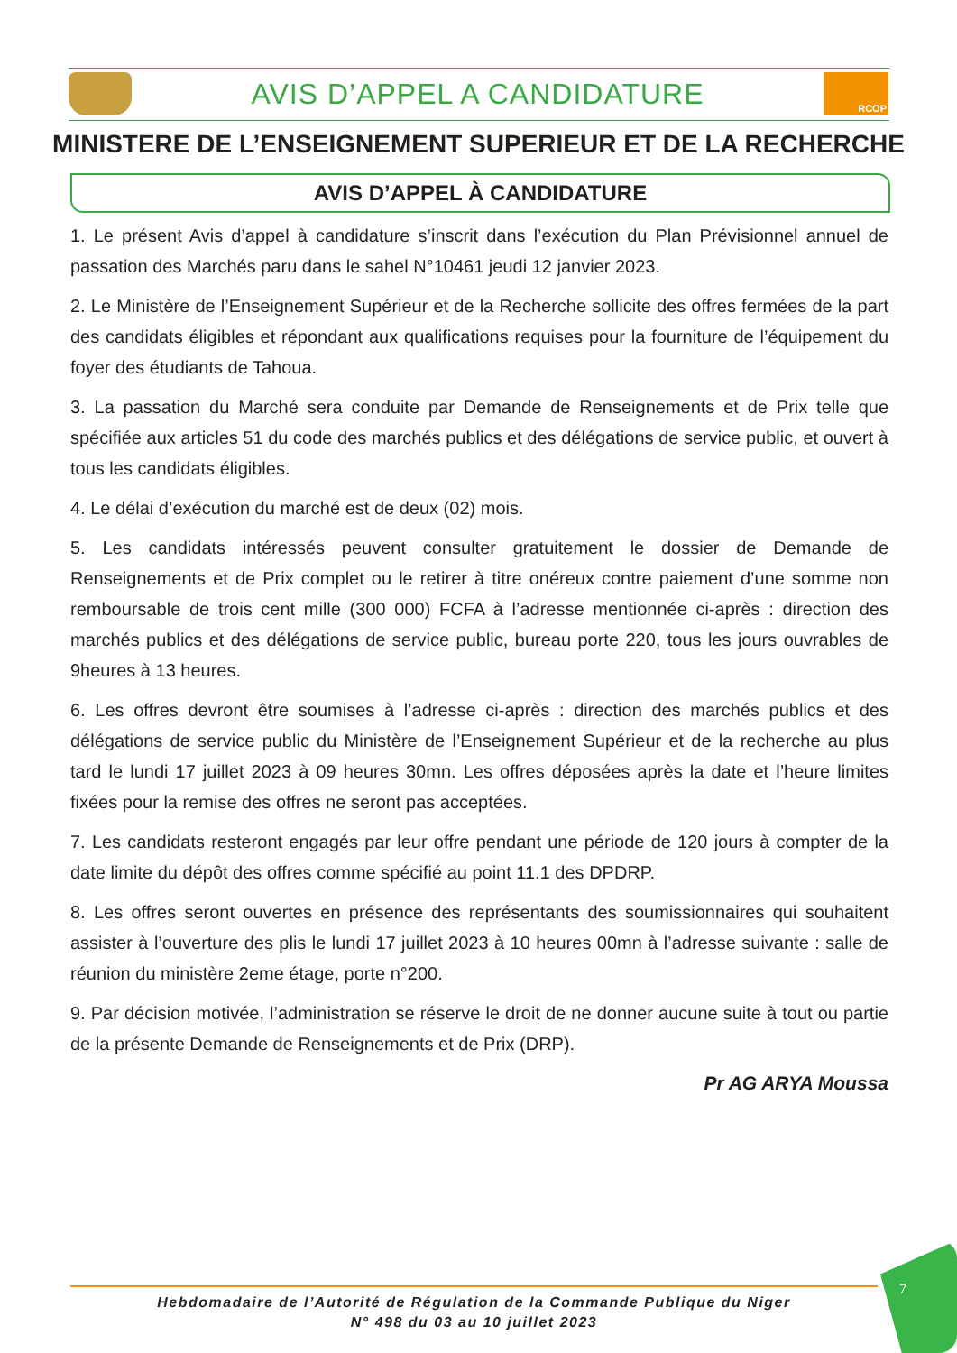AVIS D’APPEL A CANDIDATURE
RCOP
MINISTERE DE L’ENSEIGNEMENT SUPERIEUR ET DE LA RECHERCHE
AVIS D’APPEL À CANDIDATURE
1. Le présent Avis d’appel à candidature s’inscrit dans l’exécution du Plan Prévisionnel annuel de passation des Marchés paru dans le sahel N°10461 jeudi 12 janvier 2023.
2. Le Ministère de l’Enseignement Supérieur et de la Recherche sollicite des offres fermées de la part des candidats éligibles et répondant aux qualifications requises pour la fourniture de l’équipement du foyer des étudiants de Tahoua.
3. La passation du Marché sera conduite par Demande de Renseignements et de Prix telle que spécifiée aux articles 51 du code des marchés publics et des délégations de service public, et ouvert à tous les candidats éligibles.
4. Le délai d’exécution du marché est de deux (02) mois.
5. Les candidats intéressés peuvent consulter gratuitement le dossier de Demande de Renseignements et de Prix complet ou le retirer à titre onéreux contre paiement d’une somme non remboursable de trois cent mille (300 000) FCFA à l’adresse mentionnée ci-après : direction des marchés publics et des délégations de service public, bureau porte 220, tous les jours ouvrables de 9heures à 13 heures.
6. Les offres devront être soumises à l’adresse ci-après : direction des marchés publics et des délégations de service public du Ministère de l’Enseignement Supérieur et de la recherche au plus tard le lundi 17 juillet 2023 à 09 heures 30mn. Les offres déposées après la date et l’heure limites fixées pour la remise des offres ne seront pas acceptées.
7. Les candidats resteront engagés par leur offre pendant une période de 120 jours à compter de la date limite du dépôt des offres comme spécifié au point 11.1 des DPDRP.
8. Les offres seront ouvertes en présence des représentants des soumissionnaires qui souhaitent assister à l’ouverture des plis le lundi 17 juillet 2023 à 10 heures 00mn à l’adresse suivante : salle de réunion du ministère 2eme étage, porte n°200.
9. Par décision motivée, l’administration se réserve le droit de ne donner aucune suite à tout ou partie de la présente Demande de Renseignements et de Prix (DRP).
Pr AG ARYA Moussa
Hebdomadaire de l’Autorité de Régulation de la Commande Publique du Niger
N° 498 du 03 au 10 juillet 2023
7